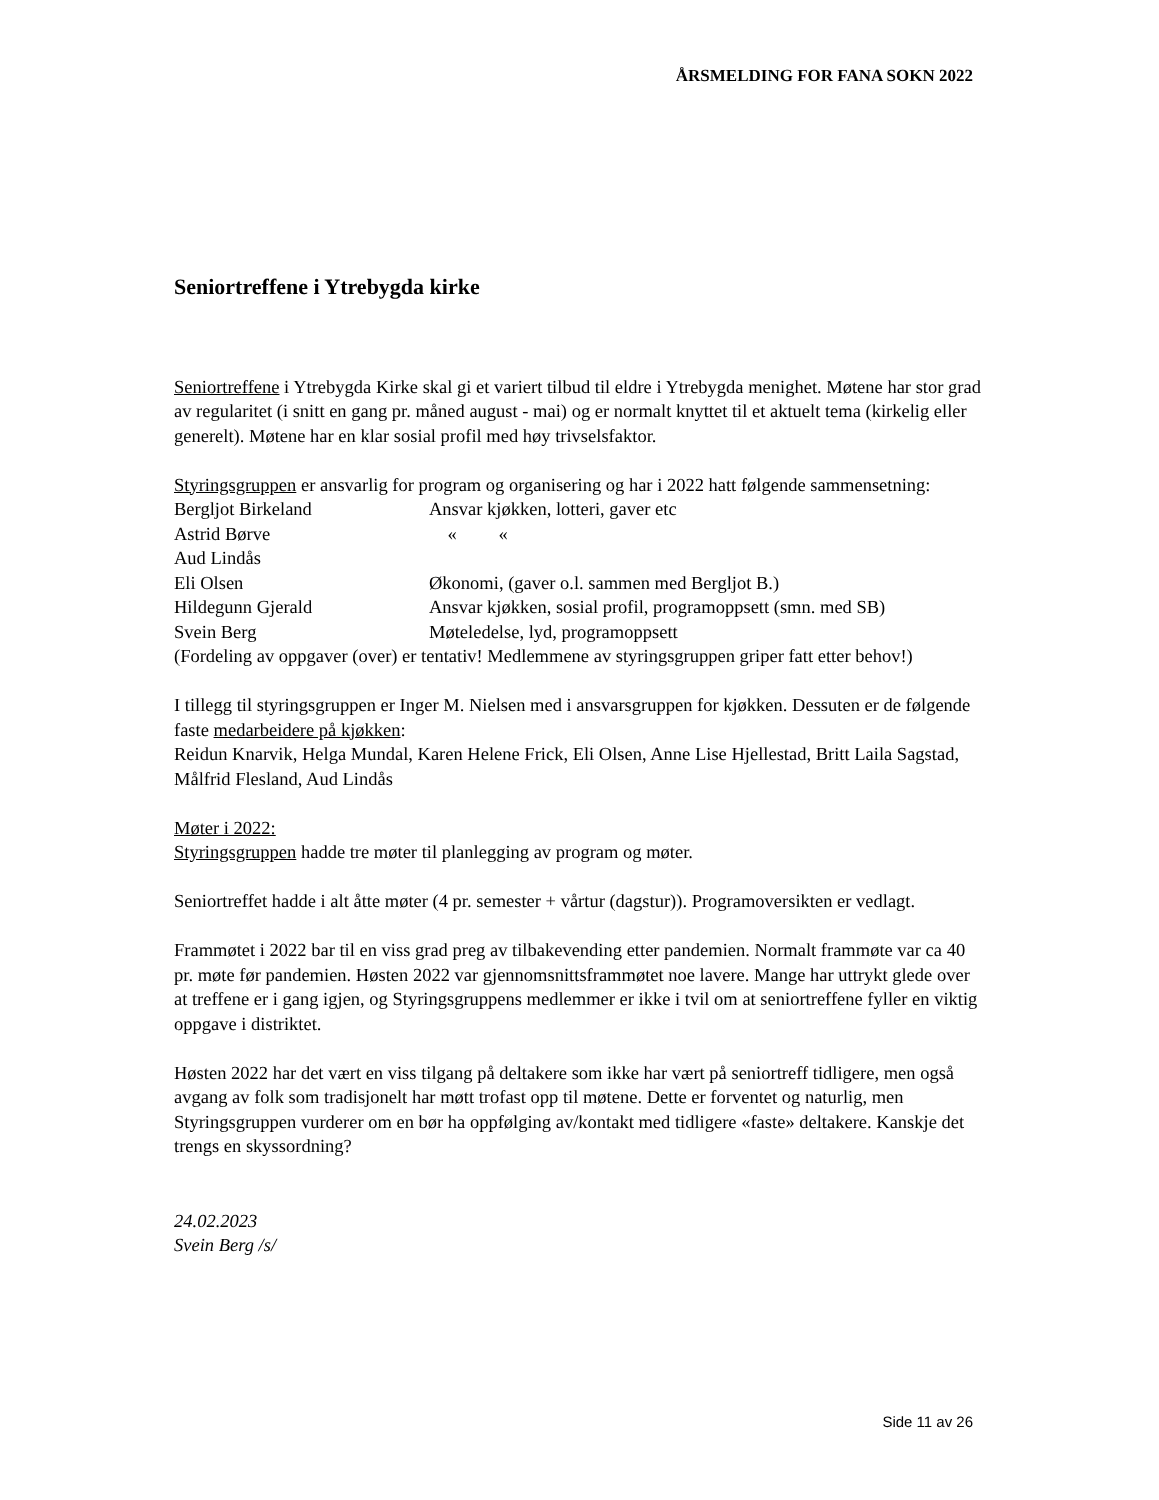ÅRSMELDING FOR FANA SOKN 2022
Seniortreffene i Ytrebygda kirke
Seniortreffene i Ytrebygda Kirke skal gi et variert tilbud til eldre i Ytrebygda menighet. Møtene har stor grad av regularitet (i snitt en gang pr. måned august - mai) og er normalt knyttet til et aktuelt tema (kirkelig eller generelt). Møtene har en klar sosial profil med høy trivselsfaktor.
Styringsgruppen er ansvarlig for program og organisering og har i 2022 hatt følgende sammensetning:
Bergljot Birkeland Ansvar kjøkken, lotteri, gaver etc
Astrid Børve « «
Aud Lindås
Eli Olsen Økonomi, (gaver o.l. sammen med Bergljot B.)
Hildegunn Gjerald Ansvar kjøkken, sosial profil, programoppsett (smn. med SB)
Svein Berg Møteledelse, lyd, programoppsett
(Fordeling av oppgaver (over) er tentativ! Medlemmene av styringsgruppen griper fatt etter behov!)
I tillegg til styringsgruppen er Inger M. Nielsen med i ansvarsgruppen for kjøkken. Dessuten er de følgende faste medarbeidere på kjøkken:
Reidun Knarvik, Helga Mundal, Karen Helene Frick, Eli Olsen, Anne Lise Hjellestad, Britt Laila Sagstad, Målfrid Flesland, Aud Lindås
Møter i 2022:
Styringsgruppen hadde tre møter til planlegging av program og møter.
Seniortreffet hadde i alt åtte møter (4 pr. semester + vårtur (dagstur)). Programoversikten er vedlagt.
Frammøtet i 2022 bar til en viss grad preg av tilbakevending etter pandemien. Normalt frammøte var ca 40 pr. møte før pandemien. Høsten 2022 var gjennomsnittsframmøtet noe lavere. Mange har uttrykt glede over at treffene er i gang igjen, og Styringsgruppens medlemmer er ikke i tvil om at seniortreffene fyller en viktig oppgave i distriktet.
Høsten 2022 har det vært en viss tilgang på deltakere som ikke har vært på seniortreff tidligere, men også avgang av folk som tradisjonelt har møtt trofast opp til møtene. Dette er forventet og naturlig, men Styringsgruppen vurderer om en bør ha oppfølging av/kontakt med tidligere «faste» deltakere. Kanskje det trengs en skyssordning?
24.02.2023
Svein Berg /s/
Side 11 av 26